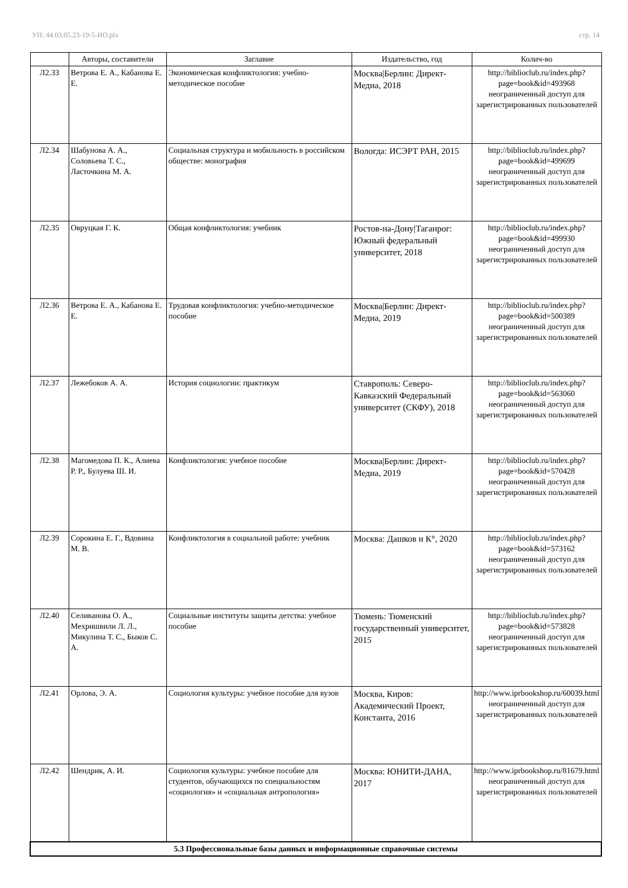УП: 44.03.05.23-19-5-ИО.plx стр. 14
| | Авторы, составители | Заглавие | Издательство, год | Колич-во |
| --- | --- | --- | --- | --- |
| Л2.33 | Ветрова Е. А., Кабанова Е. Е. | Экономическая конфликтология: учебно-методическое пособие | Москва/Берлин: Директ-Медиа, 2018 | http://biblioclub.ru/index.php?page=book&id=493968 неограниченный доступ для зарегистрированных пользователей |
| Л2.34 | Шабунова А. А., Соловьева Т. С., Ласточкина М. А. | Социальная структура и мобильность в российском обществе: монография | Вологда: ИСЭРТ РАН, 2015 | http://biblioclub.ru/index.php?page=book&id=499699 неограниченный доступ для зарегистрированных пользователей |
| Л2.35 | Овруцкая Г. К. | Общая конфликтология: учебник | Ростов-на-Дону/Таганрог: Южный федеральный университет, 2018 | http://biblioclub.ru/index.php?page=book&id=499930 неограниченный доступ для зарегистрированных пользователей |
| Л2.36 | Ветрова Е. А., Кабанова Е. Е. | Трудовая конфликтология: учебно-методическое пособие | Москва/Берлин: Директ-Медиа, 2019 | http://biblioclub.ru/index.php?page=book&id=500389 неограниченный доступ для зарегистрированных пользователей |
| Л2.37 | Лежебоков А. А. | История социологии: практикум | Ставрополь: Северо-Кавказский Федеральный университет (СКФУ), 2018 | http://biblioclub.ru/index.php?page=book&id=563060 неограниченный доступ для зарегистрированных пользователей |
| Л2.38 | Магомедова П. К., Алиева Р. Р., Булуева Ш. И. | Конфликтология: учебное пособие | Москва/Берлин: Директ-Медиа, 2019 | http://biblioclub.ru/index.php?page=book&id=570428 неограниченный доступ для зарегистрированных пользователей |
| Л2.39 | Сорокина Е. Г., Вдовина М. В. | Конфликтология в социальной работе: учебник | Москва: Дашков и К°, 2020 | http://biblioclub.ru/index.php?page=book&id=573162 неограниченный доступ для зарегистрированных пользователей |
| Л2.40 | Селиванова О. А., Мехришвили Л. Л., Микулина Т. С., Быков С. А. | Социальные институты защиты детства: учебное пособие | Тюмень: Тюменский государственный университет, 2015 | http://biblioclub.ru/index.php?page=book&id=573828 неограниченный доступ для зарегистрированных пользователей |
| Л2.41 | Орлова, Э. А. | Социология культуры: учебное пособие для вузов | Москва, Киров: Академический Проект, Константа, 2016 | http://www.iprbookshop.ru/60039.html неограниченный доступ для зарегистрированных пользователей |
| Л2.42 | Шендрик, А. И. | Социология культуры: учебное пособие для студентов, обучающихся по специальностям «социология» и «социальная антропология» | Москва: ЮНИТИ-ДАНА, 2017 | http://www.iprbookshop.ru/81679.html неограниченный доступ для зарегистрированных пользователей |
| 5.3 Профессиональные базы данных и информационные справочные системы | | | | |